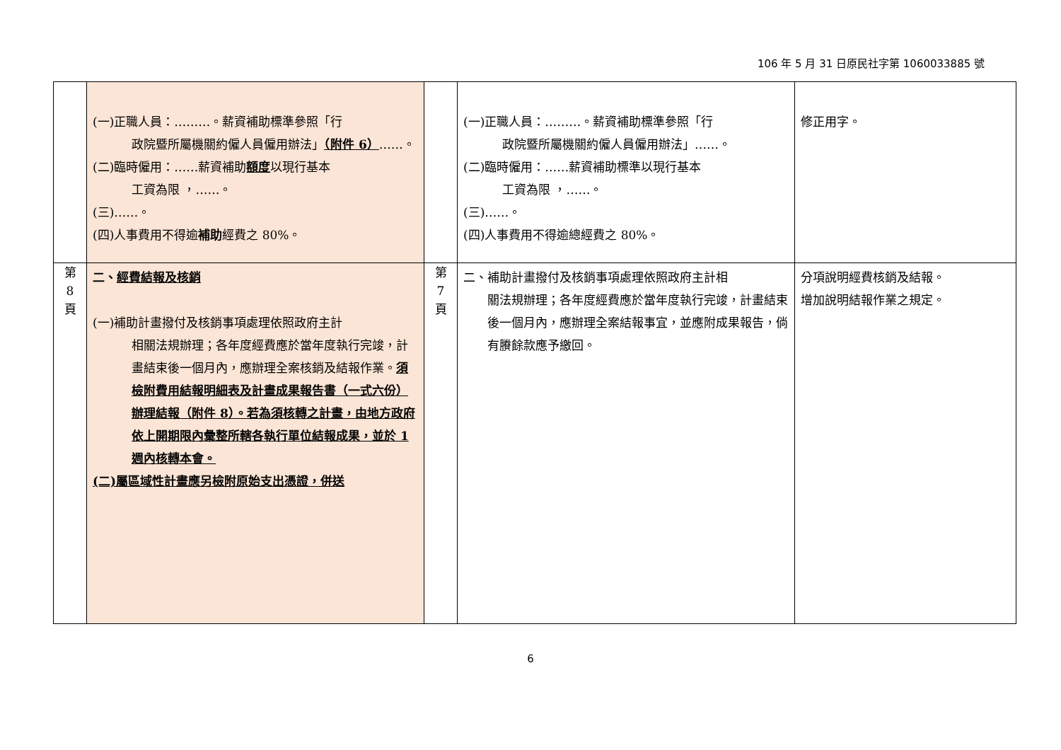106 年 5 月 31 日原民社字第 1060033885 號
| | (一)正職人員：………。薪資補助標準參照「行 政院暨所屬機關約僱人員僱用辦法」 （附件 6） ……。 (二)臨時僱用：……薪資補助 額度 以現行基本 工資為限 ，……。 (三)……。 (四)人事費用不得逾 補助 經費之 80%。 | | (一)正職人員：………。薪資補助標準參照「行 政院暨所屬機關約僱人員僱用辦法」……。 (二)臨時僱用：……薪資補助標準以現行基本 工資為限 ，……。 (三)……。 (四)人事費用不得逾總經費之 80%。 | 修正用字。 |
| 第 8 頁 | 二、 經費結報及核銷 (一)補助計畫撥付及核銷事項處理依照政府主計 相關法規辦理；各年度經費應於當年度執行完竣，計畫結束後一個月內，應辦理全案核銷及結報作業。 須檢附費用結報明細表及計畫成果報告書（一式六份）辦理結報（附件 8）。若為須核轉之計畫，由地方政府依上開期限內彙整所轄各執行單位結報成果，並於 1 週內核轉本會。 (二)屬區域性計畫應另檢附原始支出憑證，併送 | 第 7 頁 | 二、補助計畫撥付及核銷事項處理依照政府主計相 關法規辦理；各年度經費應於當年度執行完竣，計畫結束後一個月內，應辦理全案結報事宜，並應附成果報告，倘有賸餘款應予繳回。 | 分項說明經費核銷及結報。 增加說明結報作業之規定。 |
6